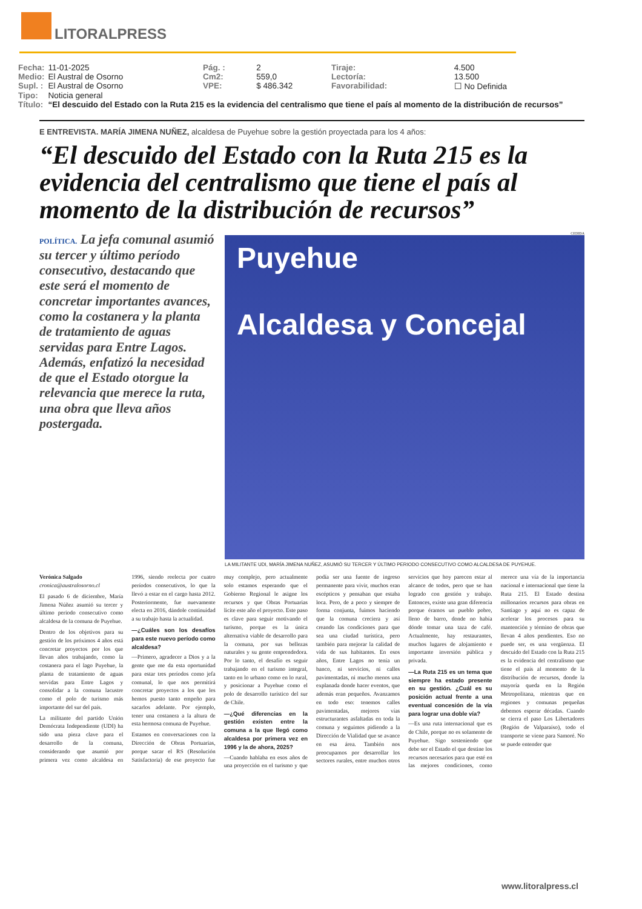LITORALPRESS
| Fecha: | 11-01-2025 | Pág. : | 2 | Tiraje: | 4.500 |
| Medio: | El Austral de Osorno | Cm2: | 559,0 | Lectoría: | 13.500 |
| Supl. : | El Austral de Osorno | VPE: | $ 486.342 | Favorabilidad: | ☐ No Definida |
| Tipo: | Noticia general | | | | |
| Título: | “El descuido del Estado con la Ruta 215 es la evidencia del centralismo que tiene el país al momento de la distribución de recursos” | | | | |
E ENTREVISTA. MARÍA JIMENA NUÑEZ, alcaldesa de Puyehue sobre la gestión proyectada para los 4 años:
“El descuido del Estado con la Ruta 215 es la evidencia del centralismo que tiene el país al momento de la distribución de recursos”
POLÍTICA. La jefa comunal asumió su tercer y último período consecutivo, destacando que este será el momento de concretar importantes avances, como la costanera y la planta de tratamiento de aguas servidas para Entre Lagos. Además, enfatizó la necesidad de que el Estado otorgue la relevancia que merece la ruta, una obra que lleva años postergada.
CEDIDA
Puyehue
Alcaldesa y Concejal
LA MILITANTE UDI, MARÍA JIMENA NUÑEZ, ASUMIÓ SU TERCER Y ÚLTIMO PERIODO CONSECUTIVO COMO ALCALDESA DE PUYEHUE.
Verónica Salgado
cronica@australosorno.cl
El pasado 6 de diciembre, María Jimena Núñez asumió su tercer y último periodo consecutivo como alcaldesa de la comuna de Puyehue.
Dentro de los objetivos para su gestión de los próximos 4 años está concretar proyectos por los que llevan años trabajando, como la costanera para el lago Puyehue, la planta de tratamiento de aguas servidas para Entre Lagos y consolidar a la comuna lacustre como el polo de turismo más importante del sur del país.
La militante del partido Unión Demócrata Independiente (UDI) ha sido una pieza clave para el desarrollo de la comuna, considerando que asumió por primera vez como alcaldesa en 1996, siendo reelecta por cuatro períodos consecutivos, lo que la llevó a estar en el cargo hasta 2012. Posteriormente, fue nuevamente electa en 2016, dándole continuidad a su trabajo hasta la actualidad.
—¿Cuáles son los desafíos para este nuevo período como alcaldesa?
—Primero, agradecer a Dios y a la gente que me da esta oportunidad para estar tres períodos como jefa comunal, lo que nos permitirá concretar proyectos a los que les hemos puesto tanto empeño para sacarlos adelante. Por ejemplo, tener una costanera a la altura de esta hermosa comuna de Puyehue.
Estamos en conversaciones con la Dirección de Obras Portuarias, porque sacar el RS (Resolución Satisfactoria) de ese proyecto fue muy complejo, pero actualmente solo estamos esperando que el Gobierno Regional le asigne los recursos y que Obras Portuarias licite este año el proyecto. Este paso es clave para seguir motivando el turismo, porque es la única alternativa viable de desarrollo para la comuna, por sus bellezas naturales y su gente emprendedora. Por lo tanto, el desafío es seguir trabajando en el turismo integral, tanto en lo urbano como en lo rural, y posicionar a Puyehue como el polo de desarrollo turístico del sur de Chile.
—¿Qué diferencias en la gestión existen entre la comuna a la que llegó como alcaldesa por primera vez en 1996 y la de ahora, 2025?
—Cuando hablaba en esos años de una proyección en el turismo y que podía ser una fuente de ingreso permanente para vivir, muchos eran escépticos y pensaban que estaba loca. Pero, de a poco y siempre de forma conjunta, fuimos haciendo que la comuna creciera y así creando las condiciones para que sea una ciudad turística, pero también para mejorar la calidad de vida de sus habitantes. En esos años, Entre Lagos no tenía un banco, ni servicios, ni calles pavimentadas, ni mucho menos una explanada donde hacer eventos, que además eran pequeños. Avanzamos en todo eso: tenemos calles pavimentadas, mejores vías estructurantes asfaltadas en toda la comuna y seguimos pidiendo a la Dirección de Vialidad que se avance en esa área. También nos preocupamos por desarrollar los sectores rurales, entre muchos otros servicios que hoy parecen estar al alcance de todos, pero que se han logrado con gestión y trabajo. Entonces, existe una gran diferencia porque éramos un pueblo pobre, lleno de barro, donde no había dónde tomar una taza de café. Actualmente, hay restaurantes, muchos lugares de alojamiento e importante inversión pública y privada.
—La Ruta 215 es un tema que siempre ha estado presente en su gestión. ¿Cuál es su posición actual frente a una eventual concesión de la vía para lograr una doble vía?
—Es una ruta internacional que es de Chile, porque no es solamente de Puyehue. Sigo sosteniendo que debe ser el Estado el que destine los recursos necesarios para que esté en las mejores condiciones, como merece una vía de la importancia nacional e internacional que tiene la Ruta 215. El Estado destina millonarios recursos para obras en Santiago y aquí no es capaz de acelerar los procesos para su mantención y término de obras que llevan 4 años pendientes. Eso no puede ser, es una vergüenza. El descuido del Estado con la Ruta 215 es la evidencia del centralismo que tiene el país al momento de la distribución de recursos, donde la mayoría queda en la Región Metropolitana, mientras que en regiones y comunas pequeñas debemos esperar décadas. Cuando se cierra el paso Los Libertadores (Región de Valparaíso), todo el transporte se viene para Samoré. No se puede entender que
www.litoralpress.cl